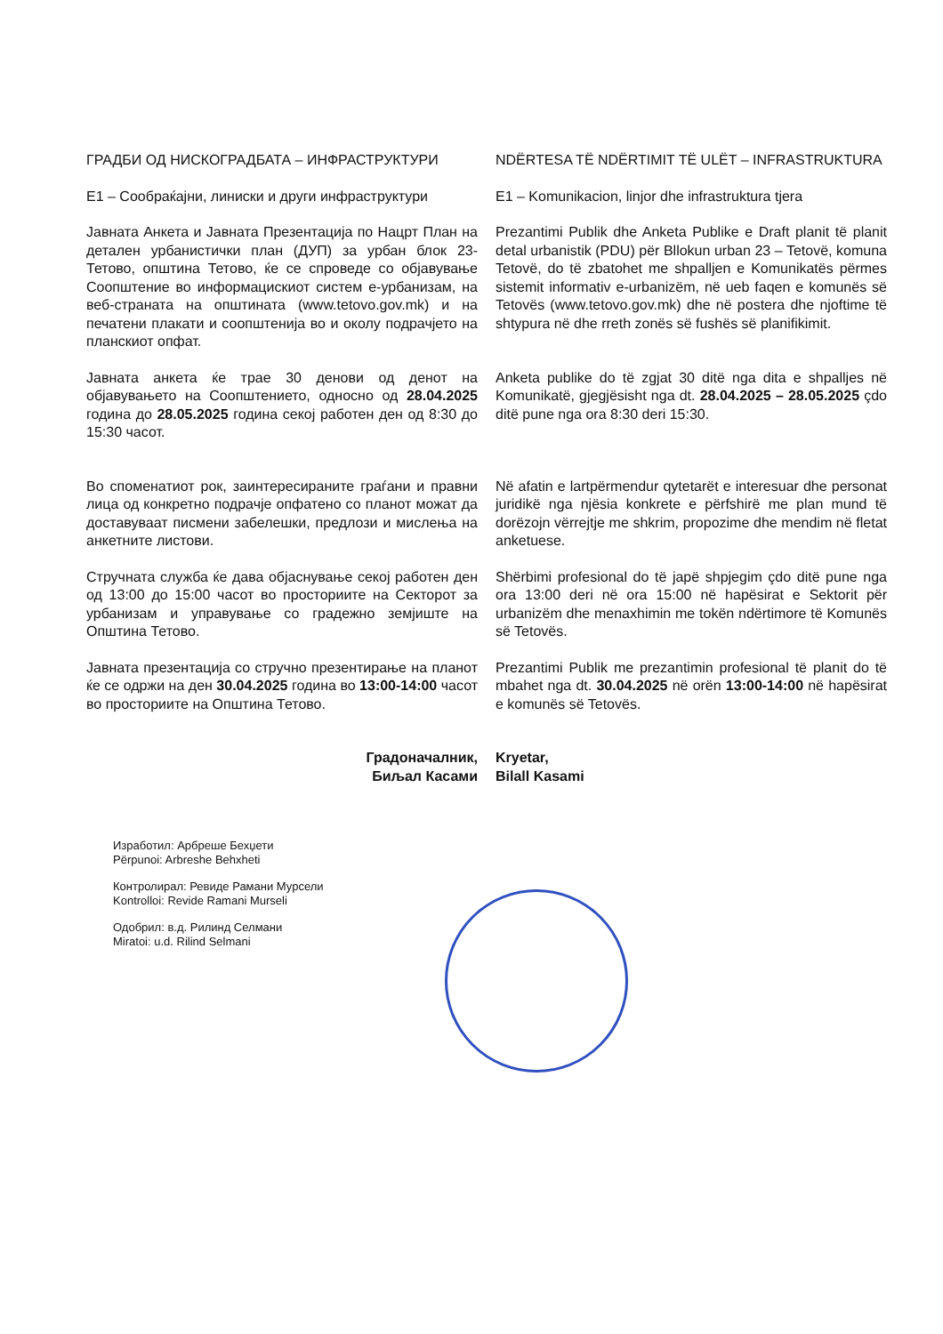ГРАДБИ ОД НИСКОГРАДБАТА – ИНФРАСТРУКТУРИ NDËRTESA TË NDËRTIMIT TË ULËT – INFRASTRUKTURA
Е1 – Сообраќајни, линиски и други инфраструктури
E1 – Komunikacion, linjor dhe infrastruktura tjera
Јавната Анкета и Јавната Презентација по Нацрт План на детален урбанистички план (ДУП) за урбан блок 23-Тетово, општина Тетово, ќе се спроведе со објавување Соопштение во информацискиот систем е-урбанизам, на веб-страната на општината (www.tetovo.gov.mk) и на печатени плакати и соопштенија во и околу подрачјето на планскиот опфат.
Prezantimi Publik dhe Anketa Publike e Draft planit të planit detal urbanistik (PDU) për Bllokun urban 23 – Tetovë, komuna Tetovë, do të zbatohet me shpalljen e Komunikatës përmes sistemit informativ e-urbanizëm, në ueb faqen e komunës së Tetovës (www.tetovo.gov.mk) dhe në postera dhe njoftime të shtypura në dhe rreth zonës së fushës së planifikimit.
Јавната анкета ќе трае 30 денови од денот на објавувањето на Соопштението, односно од 28.04.2025 година до 28.05.2025 година секој работен ден од 8:30 до 15:30 часот.
Anketa publike do të zgjat 30 ditë nga dita e shpalljes në Komunikatë, gjegjësisht nga dt. 28.04.2025 – 28.05.2025 çdo ditë pune nga ora 8:30 deri 15:30.
Во споменатиот рок, заинтересираните граѓани и правни лица од конкретно подрачје опфатено со планот можат да доставуваат писмени забелешки, предлози и мислења на анкетните листови.
Në afatin e lartpërmendur qytetarët e interesuar dhe personat juridikë nga njësia konkrete e përfshirë me plan mund të dorëzojn vërrejtje me shkrim, propozime dhe mendim në fletat anketuese.
Стручната служба ќе дава објаснување секој работен ден од 13:00 до 15:00 часот во просториите на Секторот за урбанизам и управување со градежно земјиште на Општина Тетово.
Shërbimi profesional do të japë shpjegim çdo ditë pune nga ora 13:00 deri në ora 15:00 në hapësirat e Sektorit për urbanizëm dhe menaxhimin me tokën ndërtimore të Komunës së Tetovës.
Јавната презентација со стручно презентирање на планот ќе се одржи на ден 30.04.2025 година во 13:00-14:00 часот во просториите на Општина Тетово.
Prezantimi Publik me prezantimin profesional të planit do të mbahet nga dt. 30.04.2025 në orën 13:00-14:00 në hapësirat e komunës së Tetovës.
Градоначалник,
Биљал Касами
Kryetar,
Bilall Kasami
Изработил: Арбреше Бехџети
Përpunoi: Arbreshe Behxheti
Контролирал: Ревиде Рамани Мурсели
Kontrolloi: Revide Ramani Murseli
Одобрил: в.д. Рилинд Селмани
Miratoi: u.d. Rilind Selmani